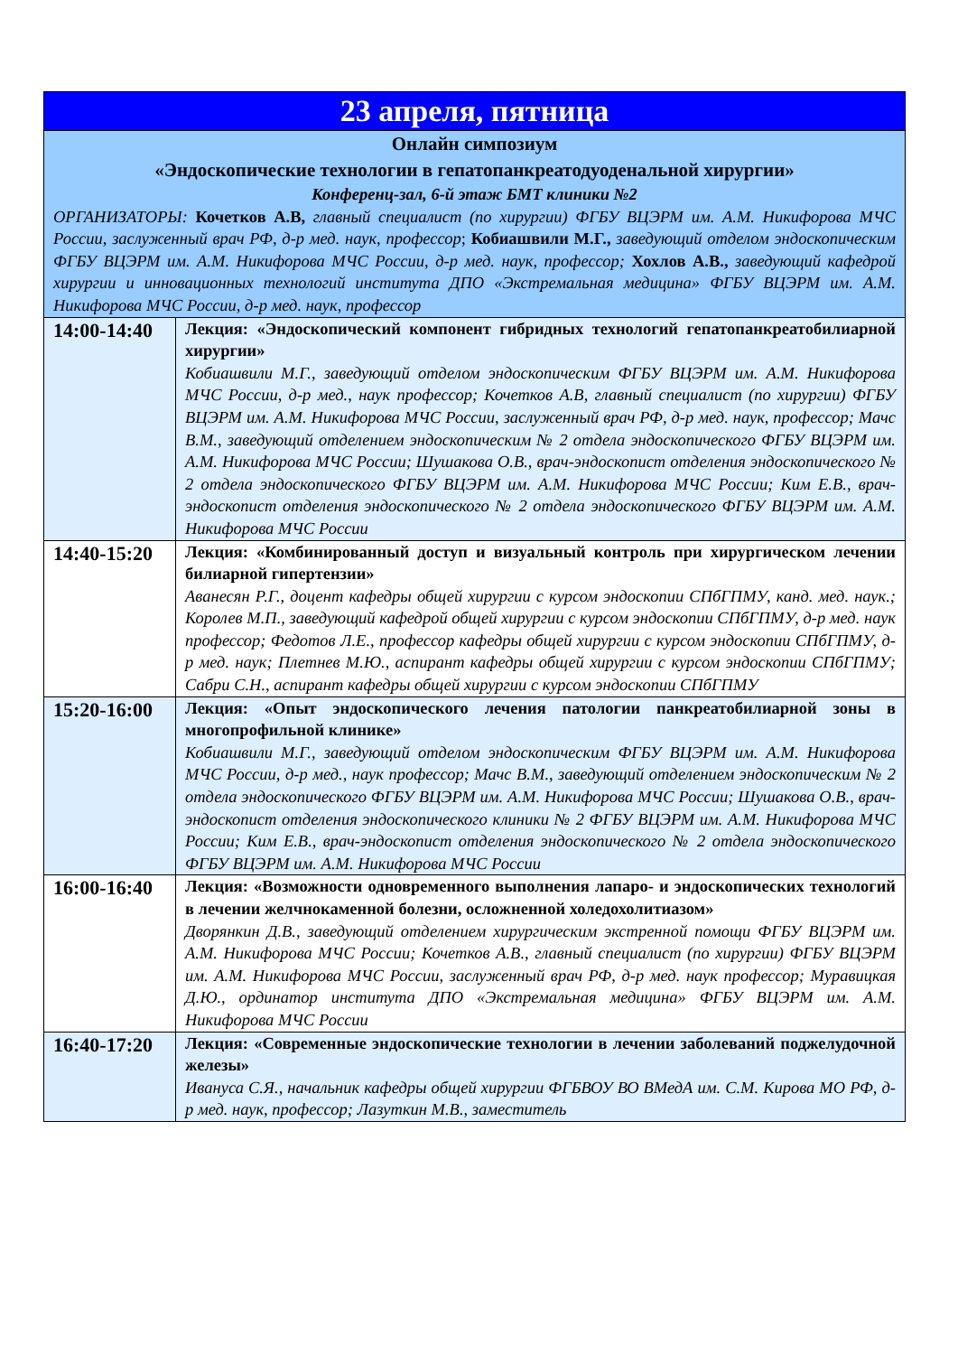| 23 апреля, пятница | |
| --- | --- |
| Онлайн симпозиум «Эндоскопические технологии в гепатопанкреатодуоденальной хирургии» Конференц-зал, 6-й этаж БМТ клиники №2 ОРГАНИЗАТОРЫ: Кочетков А.В, главный специалист (по хирургии) ФГБУ ВЦЭРМ им. А.М. Никифорова МЧС России, заслуженный врач РФ, д-р мед. наук, профессор ; Кобиашвили М.Г., заведующий отделом эндоскопическим ФГБУ ВЦЭРМ им. А.М. Никифорова МЧС России, д-р мед. наук, профессор; Хохлов А.В., заведующий кафедрой хирургии и инновационных технологий института ДПО «Экстремальная медицина» ФГБУ ВЦЭРМ им. А.М. Никифорова МЧС России, д-р мед. наук, профессор | |
| 14:00-14:40 | Лекция: «Эндоскопический компонент гибридных технологий гепатопанкреатобилиарной хирургии» Кобиашвили М.Г., заведующий отделом эндоскопическим ФГБУ ВЦЭРМ им. А.М. Никифорова МЧС России, д-р мед., наук профессор; Кочетков А.В, главный специалист (по хирургии) ФГБУ ВЦЭРМ им. А.М. Никифорова МЧС России, заслуженный врач РФ, д-р мед. наук, профессор; Мачс В.М., заведующий отделением эндоскопическим № 2 отдела эндоскопического ФГБУ ВЦЭРМ им. А.М. Никифорова МЧС России; Шушакова О.В., врач-эндоскопист отделения эндоскопического № 2 отдела эндоскопического ФГБУ ВЦЭРМ им. А.М. Никифорова МЧС России; Ким Е.В., врач-эндоскопист отделения эндоскопического № 2 отдела эндоскопического ФГБУ ВЦЭРМ им. А.М. Никифорова МЧС России |
| 14:40-15:20 | Лекция: «Комбинированный доступ и визуальный контроль при хирургическом лечении билиарной гипертензии» Аванесян Р.Г., доцент кафедры общей хирургии с курсом эндоскопии СПбГПМУ, канд. мед. наук.; Королев М.П., заведующий кафедрой общей хирургии с курсом эндоскопии СПбГПМУ, д-р мед. наук профессор; Федотов Л.Е., профессор кафедры общей хирургии с курсом эндоскопии СПбГПМУ, д-р мед. наук; Плетнев М.Ю., аспирант кафедры общей хирургии с курсом эндоскопии СПбГПМУ; Сабри С.Н., аспирант кафедры общей хирургии с курсом эндоскопии СПбГПМУ |
| 15:20-16:00 | Лекция: «Опыт эндоскопического лечения патологии панкреатобилиарной зоны в многопрофильной клинике» Кобиашвили М.Г., заведующий отделом эндоскопическим ФГБУ ВЦЭРМ им. А.М. Никифорова МЧС России, д-р мед., наук профессор; Мачс В.М., заведующий отделением эндоскопическим № 2 отдела эндоскопического ФГБУ ВЦЭРМ им. А.М. Никифорова МЧС России; Шушакова О.В., врач-эндоскопист отделения эндоскопического клиники № 2 ФГБУ ВЦЭРМ им. А.М. Никифорова МЧС России; Ким Е.В., врач-эндоскопист отделения эндоскопического № 2 отдела эндоскопического ФГБУ ВЦЭРМ им. А.М. Никифорова МЧС России |
| 16:00-16:40 | Лекция: «Возможности одновременного выполнения лапаро- и эндоскопических технологий в лечении желчнокаменной болезни, осложненной холедохолитиазом» Дворянкин Д.В., заведующий отделением хирургическим экстренной помощи ФГБУ ВЦЭРМ им. А.М. Никифорова МЧС России; Кочетков А.В., главный специалист (по хирургии) ФГБУ ВЦЭРМ им. А.М. Никифорова МЧС России, заслуженный врач РФ, д-р мед. наук профессор; Муравицкая Д.Ю., ординатор института ДПО «Экстремальная медицина» ФГБУ ВЦЭРМ им. А.М. Никифорова МЧС России |
| 16:40-17:20 | Лекция: «Современные эндоскопические технологии в лечении заболеваний поджелудочной железы» Ивануса С.Я., начальник кафедры общей хирургии ФГБВОУ ВО ВМедА им. С.М. Кирова МО РФ, д-р мед. наук, профессор; Лазуткин М.В., заместитель |